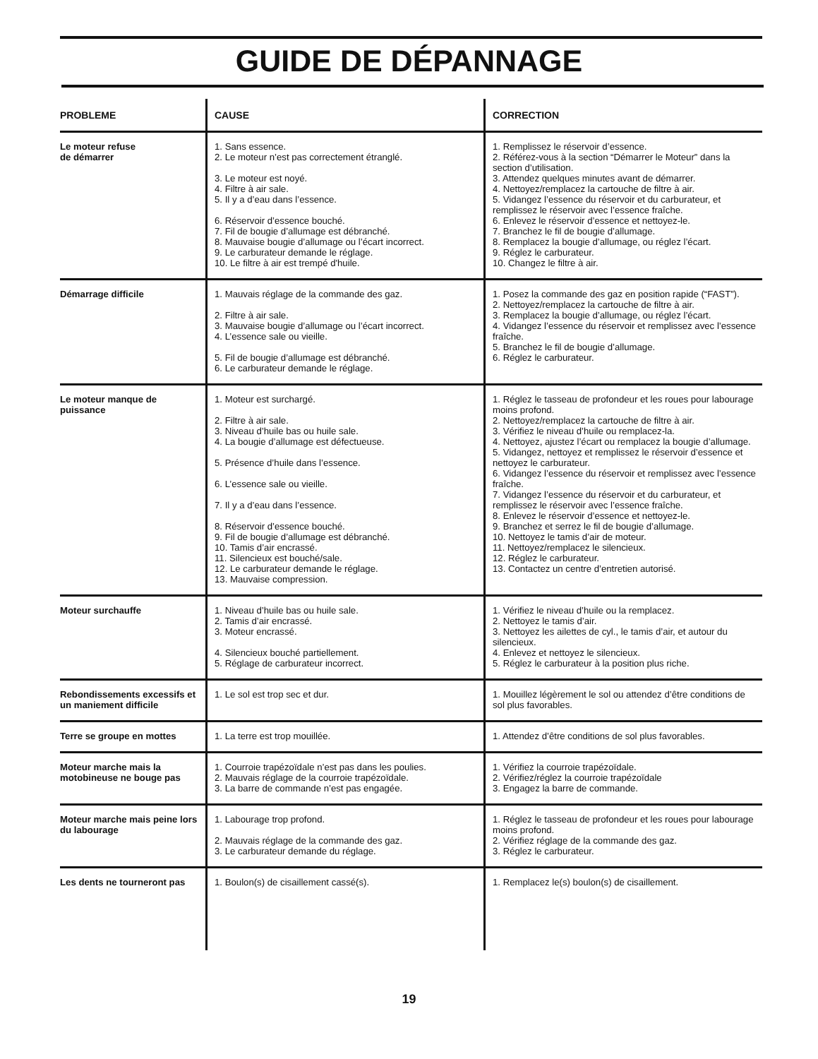GUIDE DE DÉPANNAGE
| PROBLEME | CAUSE | CORRECTION |
| --- | --- | --- |
| Le moteur refuse de démarrer | 1. Sans essence. 2. Le moteur n’est pas correctement étranglé. 3. Le moteur est noyé. 4. Filtre à air sale. 5. Il y a d’eau dans l’essence. 6. Réservoir d’essence bouché. 7. Fil de bougie d’allumage est débranché. 8. Mauvaise bougie d’allumage ou l’écart incorrect. 9. Le carburateur demande le réglage. 10. Le filtre à air est trempé d'huile. | 1. Remplissez le réservoir d’essence. 2. Référez-vous à la section “Démarrer le Moteur” dans la section d’utilisation. 3. Attendez quelques minutes avant de démarrer. 4. Nettoyez/remplacez la cartouche de filtre à air. 5. Vidangez l’essence du réservoir et du carburateur, et remplissez le réservoir avec l’essence fraîche. 6. Enlevez le réservoir d’essence et nettoyez-le. 7. Branchez le fil de bougie d’allumage. 8. Remplacez la bougie d’allumage, ou réglez l’écart. 9. Réglez le carburateur. 10. Changez le filtre à air. |
| Démarrage difficile | 1. Mauvais réglage de la commande des gaz. 2. Filtre à air sale. 3. Mauvaise bougie d’allumage ou l’écart incorrect. 4. L’essence sale ou vieille. 5. Fil de bougie d’allumage est débranché. 6. Le carburateur demande le réglage. | 1. Posez la commande des gaz en position rapide (“FAST”). 2. Nettoyez/remplacez la cartouche de filtre à air. 3. Remplacez la bougie d’allumage, ou réglez l’écart. 4. Vidangez l’essence du réservoir et remplissez avec l’essence fraîche. 5. Branchez le fil de bougie d’allumage. 6. Réglez le carburateur. |
| Le moteur manque de puissance | 1. Moteur est surchargé. 2. Filtre à air sale. 3. Niveau d’huile bas ou huile sale. 4. La bougie d’allumage est défectueuse. 5. Présence d’huile dans l’essence. 6. L’essence sale ou vieille. 7. Il y a d’eau dans l’essence. 8. Réservoir d’essence bouché. 9. Fil de bougie d’allumage est débranché. 10. Tamis d’air encrassé. 11. Silencieux est bouché/sale. 12. Le carburateur demande le réglage. 13. Mauvaise compression. | 1. Réglez le tasseau de profondeur et les roues pour labourage moins profond. 2. Nettoyez/remplacez la cartouche de filtre à air. 3. Vérifiez le niveau d’huile ou remplacez-la. 4. Nettoyez, ajustez l’écart ou remplacez la bougie d’allumage. 5. Vidangez, nettoyez et remplissez le réservoir d’essence et nettoyez le carburateur. 6. Vidangez l’essence du réservoir et remplissez avec l’essence fraîche. 7. Vidangez l’essence du réservoir et du carburateur, et remplissez le réservoir avec l’essence fraîche. 8. Enlevez le réservoir d’essence et nettoyez-le. 9. Branchez et serrez le fil de bougie d’allumage. 10. Nettoyez le tamis d’air de moteur. 11. Nettoyez/remplacez le silencieux. 12. Réglez le carburateur. 13. Contactez un centre d’entretien autorisé. |
| Moteur surchauffe | 1. Niveau d’huile bas ou huile sale. 2. Tamis d’air encrassé. 3. Moteur encrassé. 4. Silencieux bouché partiellement. 5. Réglage de carburateur incorrect. | 1. Vérifiez le niveau d’huile ou la remplacez. 2. Nettoyez le tamis d’air. 3. Nettoyez les ailettes de cyl., le tamis d’air, et autour du silencieux. 4. Enlevez et nettoyez le silencieux. 5. Réglez le carburateur à la position plus riche. |
| Rebondissements excessifs et un maniement difficile | 1. Le sol est trop sec et dur. | 1. Mouillez légèrement le sol ou attendez d’être conditions de sol plus favorables. |
| Terre se groupe en mottes | 1. La terre est trop mouillée. | 1. Attendez d’être conditions de sol plus favorables. |
| Moteur marche mais la motobineuse ne bouge pas | 1. Courroie trapézoïdale n’est pas dans les poulies. 2. Mauvais réglage de la courroie trapézoïdale. 3. La barre de commande n’est pas engagée. | 1. Vérifiez la courroie trapézoïdale. 2. Vérifiez/réglez la courroie trapézoïdale 3. Engagez la barre de commande. |
| Moteur marche mais peine lors du labourage | 1. Labourage trop profond. 2. Mauvais réglage de la commande des gaz. 3. Le carburateur demande du réglage. | 1. Réglez le tasseau de profondeur et les roues pour labourage moins profond. 2. Vérifiez réglage de la commande des gaz. 3. Réglez le carburateur. |
| Les dents ne tourneront pas | 1. Boulon(s) de cisaillement cassé(s). | 1. Remplacez le(s) boulon(s) de cisaillement. |
19